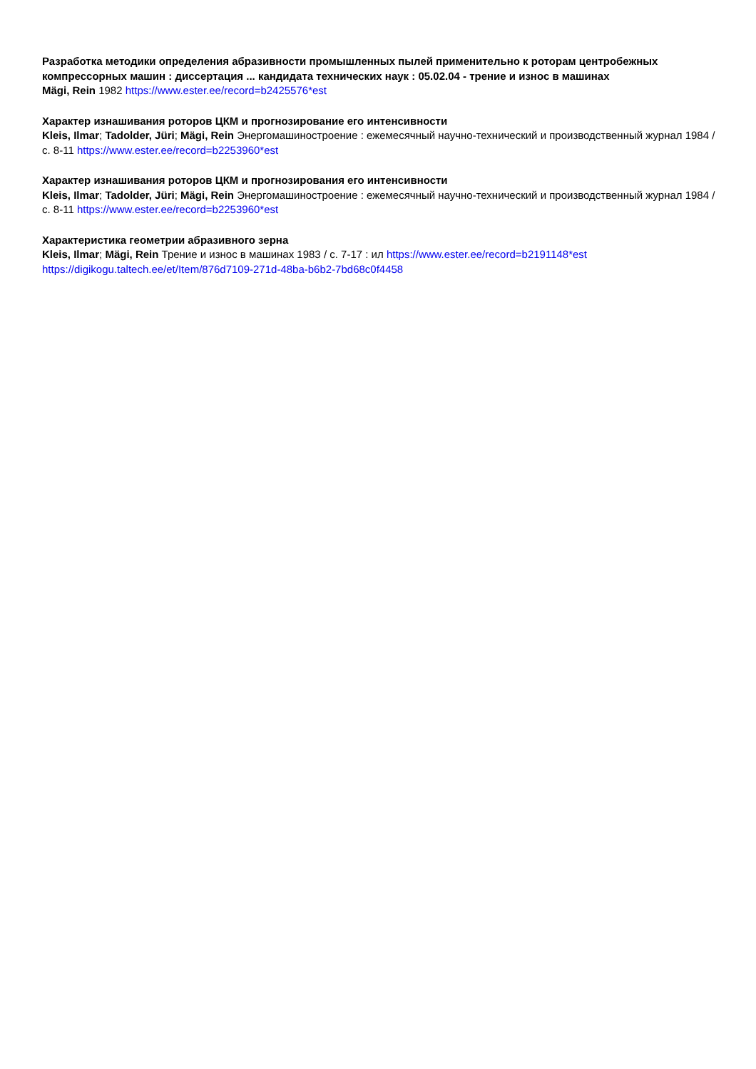Разработка методики определения абразивности промышленных пылей применительно к роторам центробежных компрессорных машин : диссертация ... кандидата технических наук : 05.02.04 - трение и износ в машинах
Mägi, Rein 1982 https://www.ester.ee/record=b2425576*est
Характер изнашивания роторов ЦКМ и прогнозирование его интенсивности
Kleis, Ilmar; Tadolder, Jüri; Mägi, Rein Энергомашиностроение : ежемесячный научно-технический и производственный журнал 1984 / с. 8-11 https://www.ester.ee/record=b2253960*est
Характер изнашивания роторов ЦКМ и прогнозирования его интенсивности
Kleis, Ilmar; Tadolder, Jüri; Mägi, Rein Энергомашиностроение : ежемесячный научно-технический и производственный журнал 1984 / с. 8-11 https://www.ester.ee/record=b2253960*est
Характеристика геометрии абразивного зерна
Kleis, Ilmar; Mägi, Rein Трение и износ в машинах 1983 / с. 7-17 : ил https://www.ester.ee/record=b2191148*est
https://digikogu.taltech.ee/et/Item/876d7109-271d-48ba-b6b2-7bd68c0f4458